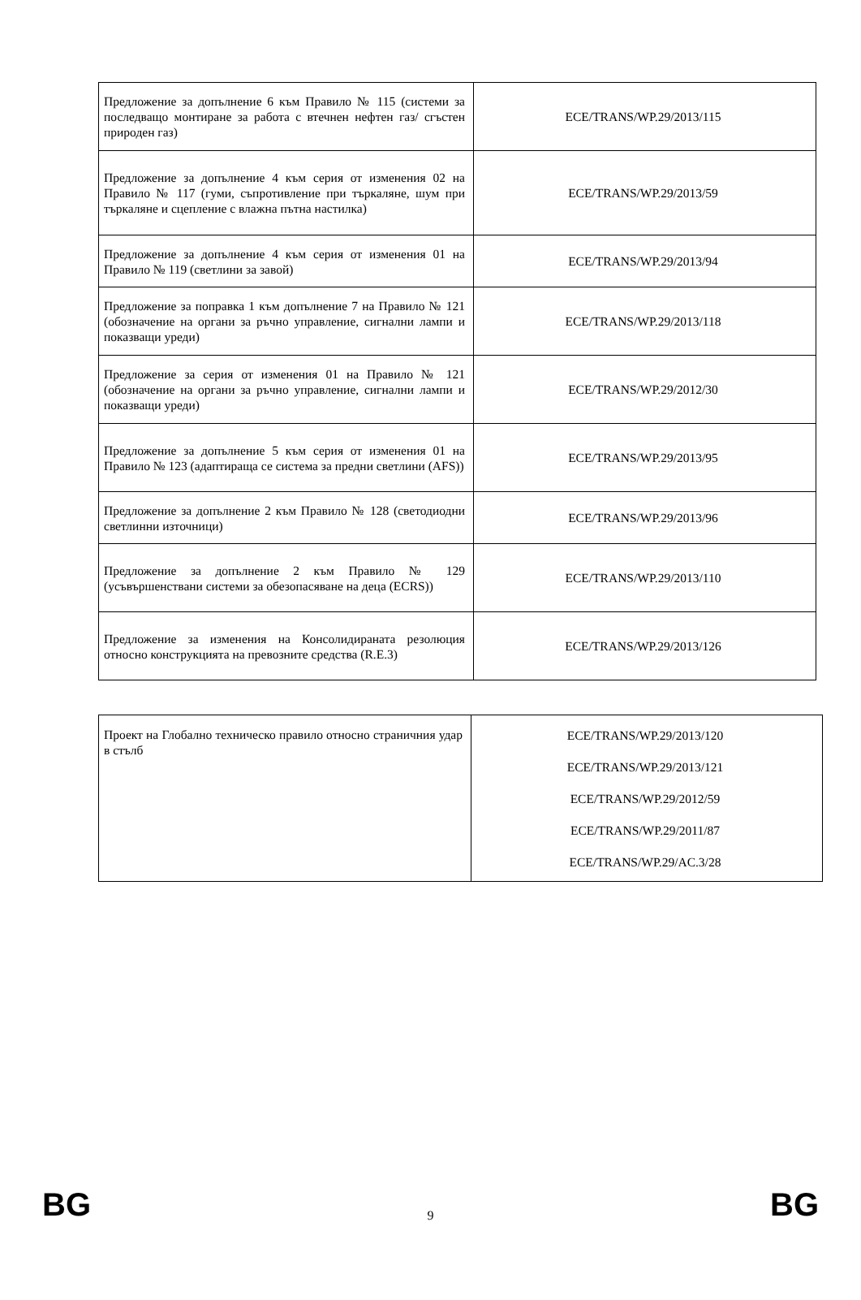| Предложение за допълнение 6 към Правило № 115 (системи за последващо монтиране за работа с втечнен нефтен газ/ сгъстен природен газ) | ECE/TRANS/WP.29/2013/115 |
| Предложение за допълнение 4 към серия от изменения 02 на Правило № 117 (гуми, съпротивление при търкаляне, шум при търкаляне и сцепление с влажна пътна настилка) | ECE/TRANS/WP.29/2013/59 |
| Предложение за допълнение 4 към серия от изменения 01 на Правило № 119 (светлини за завой) | ECE/TRANS/WP.29/2013/94 |
| Предложение за поправка 1 към допълнение 7 на Правило № 121 (обозначение на органи за ръчно управление, сигнални лампи и показващи уреди) | ECE/TRANS/WP.29/2013/118 |
| Предложение за серия от изменения 01 на Правило № 121 (обозначение на органи за ръчно управление, сигнални лампи и показващи уреди) | ECE/TRANS/WP.29/2012/30 |
| Предложение за допълнение 5 към серия от изменения 01 на Правило № 123 (адаптираща се система за предни светлини (AFS)) | ECE/TRANS/WP.29/2013/95 |
| Предложение за допълнение 2 към Правило № 128 (светодиодни светлинни източници) | ECE/TRANS/WP.29/2013/96 |
| Предложение за допълнение 2 към Правило № 129 (усъвършенствани системи за обезопасяване на деца (ECRS)) | ECE/TRANS/WP.29/2013/110 |
| Предложение за изменения на Консолидираната резолюция относно конструкцията на превозните средства (R.E.3) | ECE/TRANS/WP.29/2013/126 |
| Проект на Глобално техническо правило относно страничния удар в стълб | ECE/TRANS/WP.29/2013/120 ECE/TRANS/WP.29/2013/121 ECE/TRANS/WP.29/2012/59 ECE/TRANS/WP.29/2011/87 ECE/TRANS/WP.29/AC.3/28 |
BG 9 BG